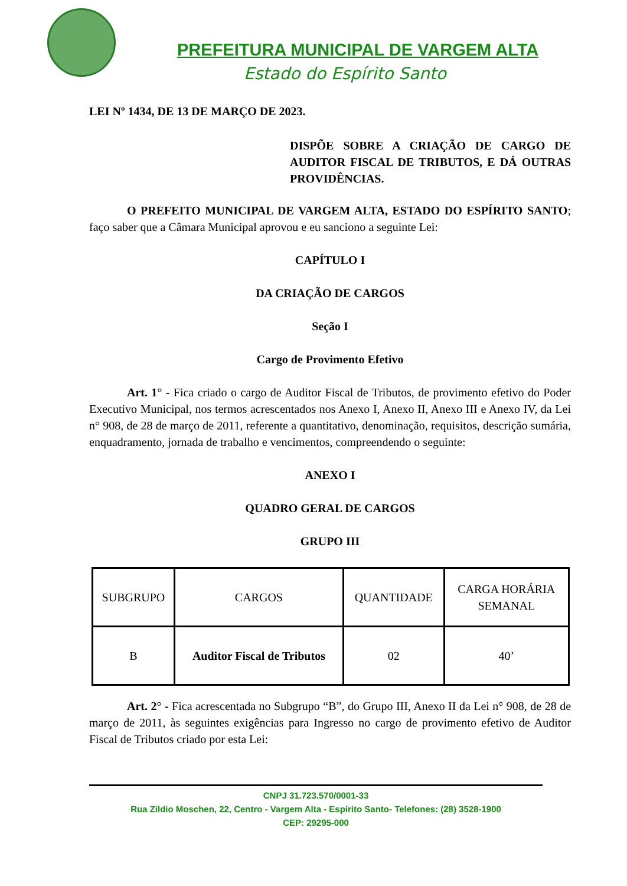PREFEITURA MUNICIPAL DE VARGEM ALTA
Estado do Espírito Santo
LEI Nº 1434, DE 13 DE MARÇO DE 2023.
DISPÕE SOBRE A CRIAÇÃO DE CARGO DE AUDITOR FISCAL DE TRIBUTOS, E DÁ OUTRAS PROVIDÊNCIAS.
O PREFEITO MUNICIPAL DE VARGEM ALTA, ESTADO DO ESPÍRITO SANTO; faço saber que a Câmara Municipal aprovou e eu sanciono a seguinte Lei:
CAPÍTULO I
DA CRIAÇÃO DE CARGOS
Seção I
Cargo de Provimento Efetivo
Art. 1° - Fica criado o cargo de Auditor Fiscal de Tributos, de provimento efetivo do Poder Executivo Municipal, nos termos acrescentados nos Anexo I, Anexo II, Anexo III e Anexo IV, da Lei n° 908, de 28 de março de 2011, referente a quantitativo, denominação, requisitos, descrição sumária, enquadramento, jornada de trabalho e vencimentos, compreendendo o seguinte:
ANEXO I
QUADRO GERAL DE CARGOS
GRUPO III
| SUBGRUPO | CARGOS | QUANTIDADE | CARGA HORÁRIA SEMANAL |
| B | Auditor Fiscal de Tributos | 02 | 40’ |
Art. 2° - Fica acrescentada no Subgrupo “B”, do Grupo III, Anexo II da Lei n° 908, de 28 de março de 2011, às seguintes exigências para Ingresso no cargo de provimento efetivo de Auditor Fiscal de Tributos criado por esta Lei:
CNPJ 31.723.570/0001-33
Rua Zildio Moschen, 22, Centro - Vargem Alta - Espírito Santo- Telefones: (28) 3528-1900
CEP: 29295-000